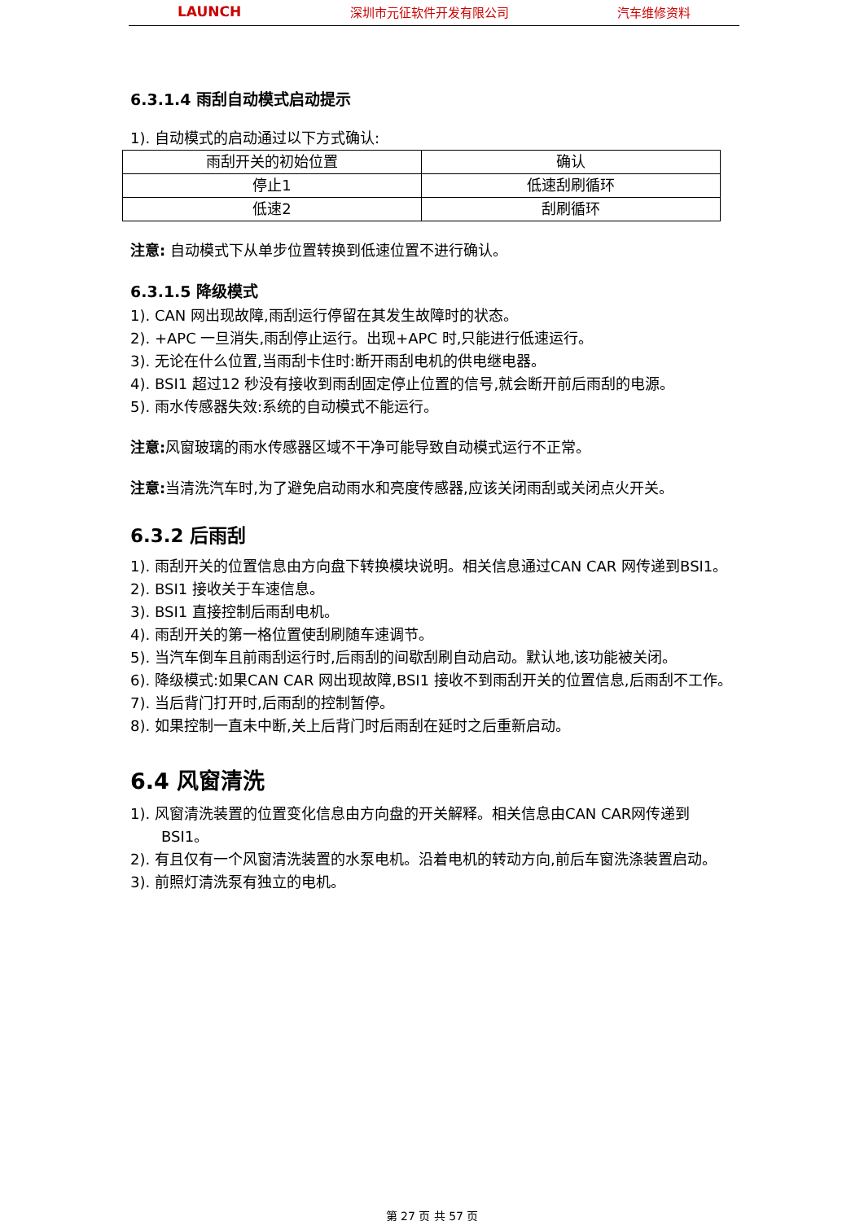LAUNCH 深圳市元征软件开发有限公司 汽车维修资料
6.3.1.4 雨刮自动模式启动提示
1). 自动模式的启动通过以下方式确认:
| 雨刮开关的初始位置 | 确认 |
| 停止1 | 低速刮刷循环 |
| 低速2 | 刮刷循环 |
注意: 自动模式下从单步位置转换到低速位置不进行确认。
6.3.1.5 降级模式
1). CAN 网出现故障,雨刮运行停留在其发生故障时的状态。
2). +APC 一旦消失,雨刮停止运行。出现+APC 时,只能进行低速运行。
3). 无论在什么位置,当雨刮卡住时:断开雨刮电机的供电继电器。
4). BSI1 超过12 秒没有接收到雨刮固定停止位置的信号,就会断开前后雨刮的电源。
5). 雨水传感器失效:系统的自动模式不能运行。
注意: 风窗玻璃的雨水传感器区域不干净可能导致自动模式运行不正常。
注意: 当清洗汽车时,为了避免启动雨水和亮度传感器,应该关闭雨刮或关闭点火开关。
6.3.2 后雨刮
1). 雨刮开关的位置信息由方向盘下转换模块说明。相关信息通过CAN CAR 网传递到BSI1。
2). BSI1 接收关于车速信息。
3). BSI1 直接控制后雨刮电机。
4). 雨刮开关的第一格位置使刮刷随车速调节。
5). 当汽车倒车且前雨刮运行时,后雨刮的间歇刮刷自动启动。默认地,该功能被关闭。
6). 降级模式:如果CAN CAR 网出现故障,BSI1 接收不到雨刮开关的位置信息,后雨刮不工作。
7). 当后背门打开时,后雨刮的控制暂停。
8). 如果控制一直未中断,关上后背门时后雨刮在延时之后重新启动。
6.4 风窗清洗
1). 风窗清洗装置的位置变化信息由方向盘的开关解释。相关信息由CAN CAR网传递到BSI1。
2). 有且仅有一个风窗清洗装置的水泵电机。沿着电机的转动方向,前后车窗洗涤装置启动。
3). 前照灯清洗泵有独立的电机。
第 27 页 共 57 页